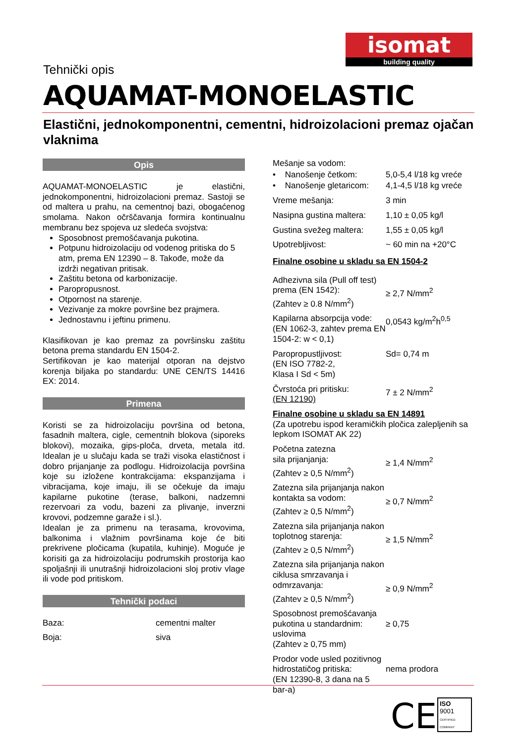isomat
building quality
Tehnički opis
AQUAMAT-MONOELASTIC
Elastični, jednokomponentni, cementni, hidroizolacioni premaz ojačan vlaknima
Opis
AQUAMAT-MONOELASTIC je elastični, jednokomponentni, hidroizolacioni premaz. Sastoji se od maltera u prahu, na cementnoj bazi, obogaćenog smolama. Nakon očrščavanja formira kontinualnu membranu bez spojeva uz sledeća svojstva:
Sposobnost premošćavanja pukotina.
Potpunu hidroizolaciju od vodenog pritiska do 5 atm, prema EN 12390 – 8. Takođe, može da izdrži negativan pritisak.
Zaštitu betona od karbonizacije.
Paropropusnost.
Otpornost na starenje.
Vezivanje za mokre površine bez prajmera.
Jednostavnu i jeftinu primenu.
Klasifikovan je kao premaz za površinsku zaštitu betona prema standardu EN 1504-2.
Sertifikovan je kao materijal otporan na dejstvo korenja biljaka po standardu: UNE CEN/TS 14416 EX: 2014.
Primena
Koristi se za hidroizolaciju površina od betona, fasadnih maltera, cigle, cementnih blokova (siporeks blokovi), mozaika, gips-ploča, drveta, metala itd. Idealan je u slučaju kada se traži visoka elastičnost i dobro prijanjanje za podlogu. Hidroizolacija površina koje su izložene kontrakcijama: ekspanzijama i vibracijama, koje imaju, ili se očekuje da imaju kapilarne pukotine (terase, balkoni, nadzemni rezervoari za vodu, bazeni za plivanje, inverzni krovovi, podzemne garaže i sl.).
Idealan je za primenu na terasama, krovovima, balkonima i vlažnim površinama koje će biti prekrivene pločicama (kupatila, kuhinje). Moguće je korisiti ga za hidroizolaciju podrumskih prostorija kao spoljašnji ili unutrašnji hidroizolacioni sloj protiv vlage ili vode pod pritiskom.
Tehnički podaci
| Baza: | cementni malter |
| Boja: | siva |
| Mešanje sa vodom: | |
| • Nanošenje četkom: | 5,0-5,4 l/18 kg vreće |
| • Nanošenje gletaricom: | 4,1-4,5 l/18 kg vreće |
| Vreme mešanja: | 3 min |
| Nasipna gustina maltera: | 1,10 ± 0,05 kg/l |
| Gustina svežeg maltera: | 1,55 ± 0,05 kg/l |
| Upotrebljivost: | ~ 60 min na +20°C |
| Finalne osobine u skladu sa EN 1504-2 | |
| Adhezivna sila (Pull off test) prema (EN 1542): (Zahtev ≥ 0.8 N/mm<sup>2</sup>) | ≥ 2,7 N/mm<sup>2</sup> |
| Kapilarna absorpcija vode: (EN 1062-3, zahtev prema EN 1504-2: w < 0,1) | 0,0543 kg/m<sup>2</sup>h<sup>0,5</sup> |
| Paropropustljivost: (EN ISO 7782-2, Klasa I Sd < 5m) | Sd= 0,74 m |
| Čvrstoća pri pritisku: (EN 12190) | 7 ± 2 N/mm<sup>2</sup> |
| Finalne osobine u skladu sa EN 14891 (Za upotrebu ispod keramičkih pločica zalepljenih sa lepkom ISOMAT AK 22) | |
| Početna zatezna sila prijanjanja: (Zahtev ≥ 0,5 N/mm<sup>2</sup>) | ≥ 1,4 N/mm<sup>2</sup> |
| Zatezna sila prijanjanja nakon kontakta sa vodom: (Zahtev ≥ 0,5 N/mm<sup>2</sup>) | ≥ 0,7 N/mm<sup>2</sup> |
| Zatezna sila prijanjanja nakon toplotnog starenja: (Zahtev ≥ 0,5 N/mm<sup>2</sup>) | ≥ 1,5 N/mm<sup>2</sup> |
| Zatezna sila prijanjanja nakon ciklusa smrzavanja i odmrzavanja: (Zahtev ≥ 0,5 N/mm<sup>2</sup>) | ≥ 0,9 N/mm<sup>2</sup> |
| Sposobnost premošćavanja pukotina u standardnim: uslovima (Zahtev ≥ 0,75 mm) | ≥ 0,75 |
| Prodor vode usled pozitivnog hidrostatičog pritiska: (EN 12390-8, 3 dana na 5 bar-a) | nema prodora |
CE
ISO
9001
CERTIFIED COMPANY